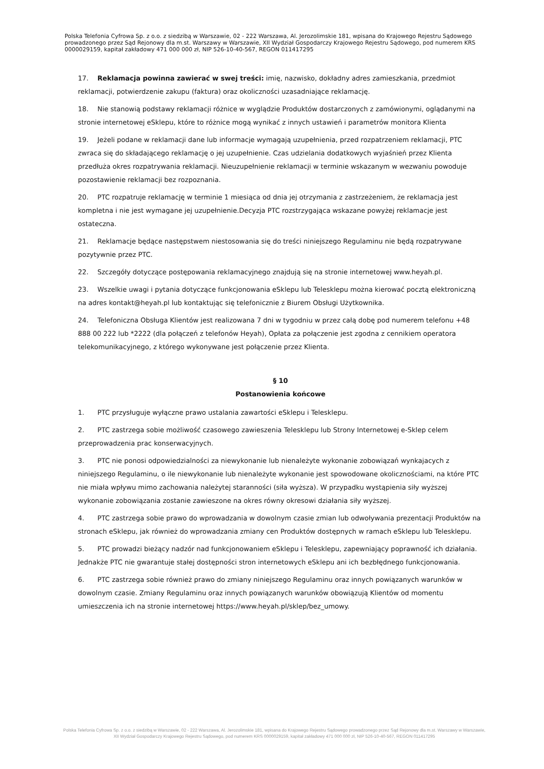Polska Telefonia Cyfrowa Sp. z o.o. z siedzibą w Warszawie, 02 - 222 Warszawa, Al. Jerozolimskie 181, wpisana do Krajowego Rejestru Sądowego prowadzonego przez Sąd Rejonowy dla m.st. Warszawy w Warszawie, XII Wydział Gospodarczy Krajowego Rejestru Sądowego, pod numerem KRS 0000029159, kapitał zakładowy 471 000 000 zł, NIP 526-10-40-567, REGON 011417295
17. Reklamacja powinna zawierać w swej treści: imię, nazwisko, dokładny adres zamieszkania, przedmiot reklamacji, potwierdzenie zakupu (faktura) oraz okoliczności uzasadniające reklamację.
18. Nie stanowią podstawy reklamacji różnice w wyglądzie Produktów dostarczonych z zamówionymi, oglądanymi na stronie internetowej eSklepu, które to różnice mogą wynikać z innych ustawień i parametrów monitora Klienta
19. Jeżeli podane w reklamacji dane lub informacje wymagają uzupełnienia, przed rozpatrzeniem reklamacji, PTC zwraca się do składającego reklamację o jej uzupełnienie. Czas udzielania dodatkowych wyjaśnień przez Klienta przedłuża okres rozpatrywania reklamacji. Nieuzupełnienie reklamacji w terminie wskazanym w wezwaniu powoduje pozostawienie reklamacji bez rozpoznania.
20. PTC rozpatruje reklamację w terminie 1 miesiąca od dnia jej otrzymania z zastrzeżeniem, że reklamacja jest kompletna i nie jest wymagane jej uzupełnienie.Decyzja PTC rozstrzygająca wskazane powyżej reklamacje jest ostateczna.
21. Reklamacje będące następstwem niestosowania się do treści niniejszego Regulaminu nie będą rozpatrywane pozytywnie przez PTC.
22. Szczegóły dotyczące postępowania reklamacyjnego znajdują się na stronie internetowej www.heyah.pl.
23. Wszelkie uwagi i pytania dotyczące funkcjonowania eSklepu lub Telesklepu można kierować pocztą elektroniczną na adres kontakt@heyah.pl lub kontaktując się telefonicznie z Biurem Obsługi Użytkownika.
24. Telefoniczna Obsługa Klientów jest realizowana 7 dni w tygodniu w przez całą dobę pod numerem telefonu +48 888 00 222 lub *2222 (dla połączeń z telefonów Heyah), Opłata za połączenie jest zgodna z cennikiem operatora telekomunikacyjnego, z którego wykonywane jest połączenie przez Klienta.
§ 10
Postanowienia końcowe
1. PTC przysługuje wyłączne prawo ustalania zawartości eSklepu i Telesklepu.
2. PTC zastrzega sobie możliwość czasowego zawieszenia Telesklepu lub Strony Internetowej e-Sklep celem przeprowadzenia prac konserwacyjnych.
3. PTC nie ponosi odpowiedzialności za niewykonanie lub nienależyte wykonanie zobowiązań wynkajacych z niniejszego Regulaminu, o ile niewykonanie lub nienależyte wykonanie jest spowodowane okolicznościami, na które PTC nie miała wpływu mimo zachowania należytej staranności (siła wyższa). W przypadku wystąpienia siły wyższej wykonanie zobowiązania zostanie zawieszone na okres równy okresowi działania siły wyższej.
4. PTC zastrzega sobie prawo do wprowadzania w dowolnym czasie zmian lub odwoływania prezentacji Produktów na stronach eSklepu, jak również do wprowadzania zmiany cen Produktów dostępnych w ramach eSklepu lub Telesklepu.
5. PTC prowadzi bieżący nadzór nad funkcjonowaniem eSklepu i Telesklepu, zapewniający poprawność ich działania. Jednakże PTC nie gwarantuje stałej dostępności stron internetowych eSklepu ani ich bezbłędnego funkcjonowania.
6. PTC zastrzega sobie również prawo do zmiany niniejszego Regulaminu oraz innych powiązanych warunków w dowolnym czasie. Zmiany Regulaminu oraz innych powiązanych warunków obowiązują Klientów od momentu umieszczenia ich na stronie internetowej https://www.heyah.pl/sklep/bez_umowy.
Polska Telefonia Cyfrowa Sp. z o.o. z siedzibą w Warszawie, 02 - 222 Warszawa, Al. Jerozolimskie 181, wpisana do Krajowego Rejestru Sądowego prowadzonego przez Sąd Rejonowy dla m.st. Warszawy w Warszawie,
XII Wydział Gospodarczy Krajowego Rejestru Sądowego, pod numerem KRS 0000029159, kapitał zakładowy 471 000 000 zł, NIP 526-10-40-567, REGON 011417295